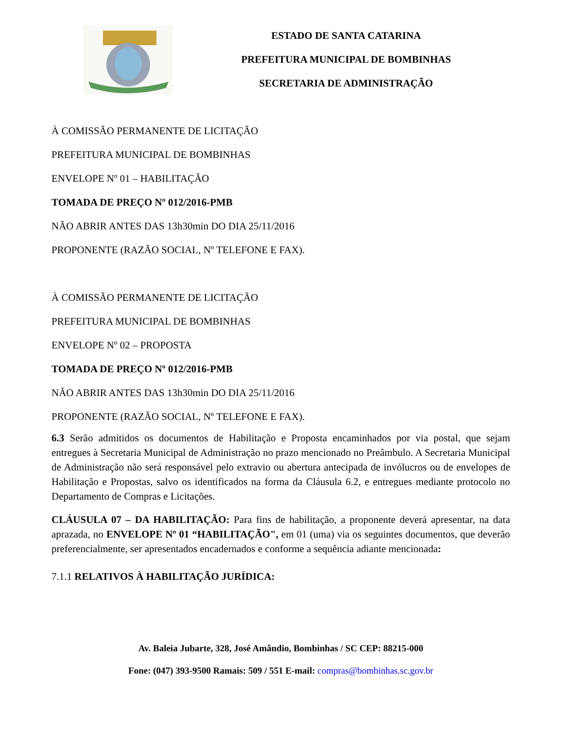ESTADO DE SANTA CATARINA
PREFEITURA MUNICIPAL DE BOMBINHAS
SECRETARIA DE ADMINISTRAÇÃO
À COMISSÃO PERMANENTE DE LICITAÇÃO
PREFEITURA MUNICIPAL DE BOMBINHAS
ENVELOPE Nº 01 – HABILITAÇÃO
TOMADA DE PREÇO Nº 012/2016-PMB
NÃO ABRIR ANTES DAS 13h30min DO DIA 25/11/2016
PROPONENTE (RAZÃO SOCIAL, Nº TELEFONE E FAX).
À COMISSÃO PERMANENTE DE LICITAÇÃO
PREFEITURA MUNICIPAL DE BOMBINHAS
ENVELOPE Nº 02 – PROPOSTA
TOMADA DE PREÇO Nº 012/2016-PMB
NÃO ABRIR ANTES DAS 13h30min DO DIA 25/11/2016
PROPONENTE (RAZÃO SOCIAL, Nº TELEFONE E FAX).
6.3 Serão admitidos os documentos de Habilitação e Proposta encaminhados por via postal, que sejam entregues à Secretaria Municipal de Administração no prazo mencionado no Preâmbulo. A Secretaria Municipal de Administração não será responsável pelo extravio ou abertura antecipada de invólucros ou de envelopes de Habilitação e Propostas, salvo os identificados na forma da Cláusula 6.2, e entregues mediante protocolo no Departamento de Compras e Licitações.
CLÁUSULA 07 – DA HABILITAÇÃO: Para fins de habilitação, a proponente deverá apresentar, na data aprazada, no ENVELOPE Nº 01 “HABILITAÇÃO", em 01 (uma) via os seguintes documentos, que deverão preferencialmente, ser apresentados encadernados e conforme a sequência adiante mencionada:
7.1.1 RELATIVOS À HABILITAÇÃO JURÍDICA:
Av. Baleia Jubarte, 328, José Amândio, Bombinhas / SC CEP: 88215-000
Fone: (047) 393-9500 Ramais: 509 / 551 E-mail: compras@bombinhas.sc.gov.br